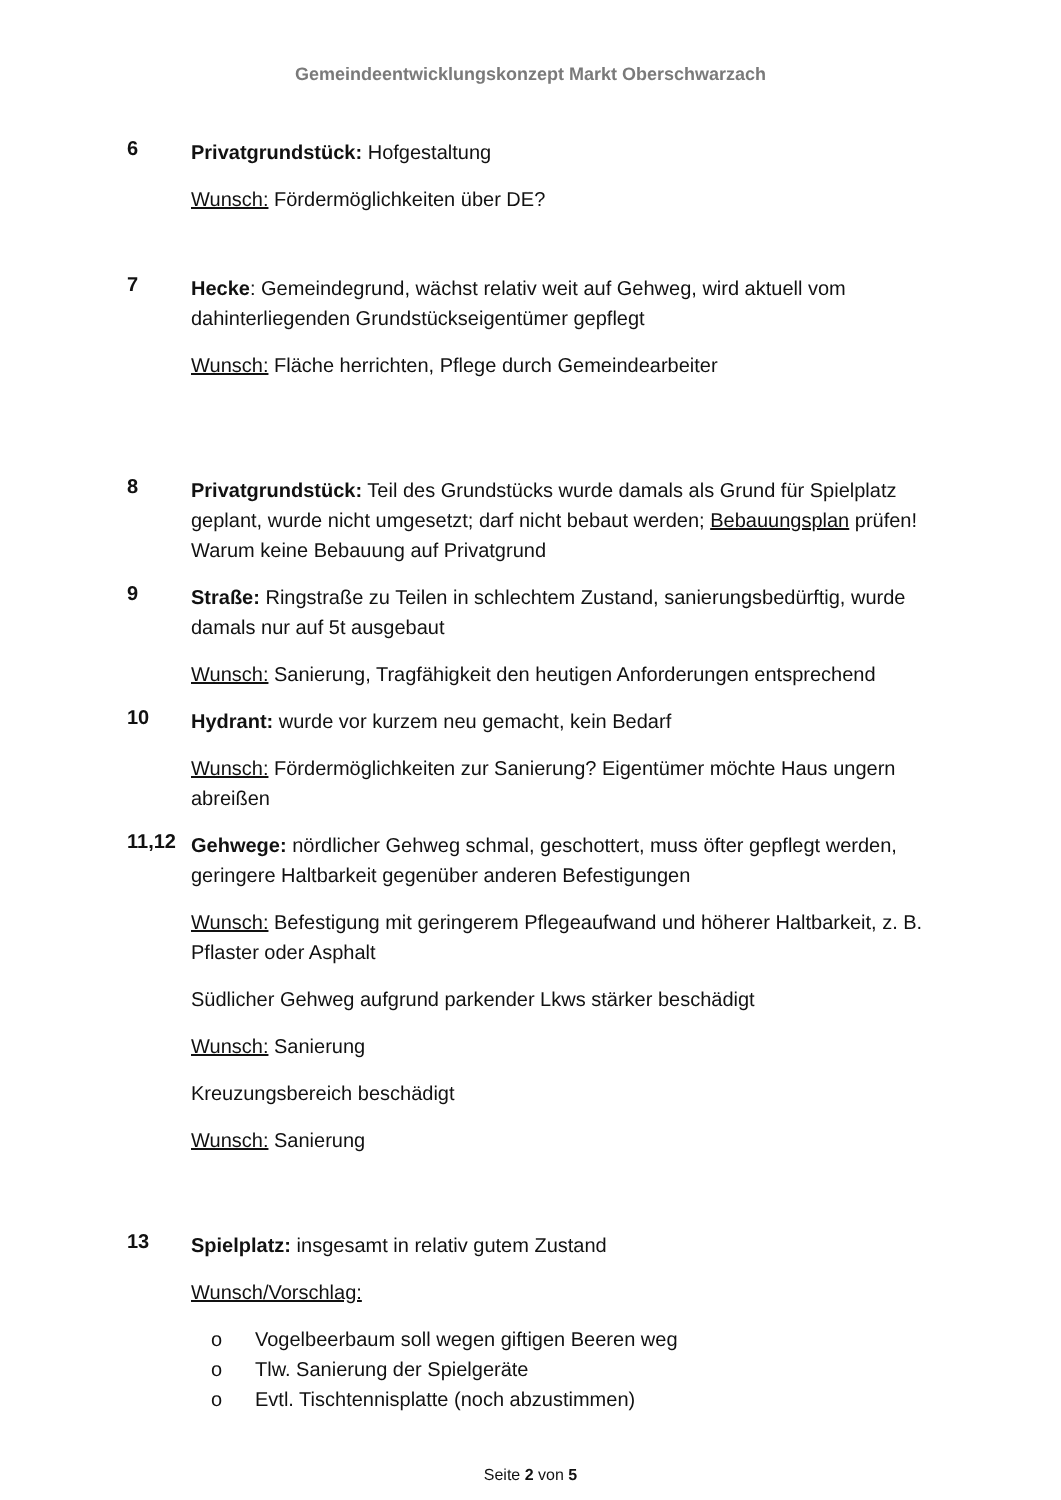Gemeindeentwicklungskonzept Markt Oberschwarzach
6
Privatgrundstück: Hofgestaltung
Wunsch: Fördermöglichkeiten über DE?
7
Hecke: Gemeindegrund, wächst relativ weit auf Gehweg, wird aktuell vom dahinterliegenden Grundstückseigentümer gepflegt
Wunsch: Fläche herrichten, Pflege durch Gemeindearbeiter
8
Privatgrundstück: Teil des Grundstücks wurde damals als Grund für Spielplatz geplant, wurde nicht umgesetzt; darf nicht bebaut werden; Bebauungsplan prüfen! Warum keine Bebauung auf Privatgrund
9
Straße: Ringstraße zu Teilen in schlechtem Zustand, sanierungsbedürftig, wurde damals nur auf 5t ausgebaut
Wunsch: Sanierung, Tragfähigkeit den heutigen Anforderungen entsprechend
10
Hydrant: wurde vor kurzem neu gemacht, kein Bedarf
Wunsch: Fördermöglichkeiten zur Sanierung? Eigentümer möchte Haus ungern abreißen
11,12
Gehwege: nördlicher Gehweg schmal, geschottert, muss öfter gepflegt werden, geringere Haltbarkeit gegenüber anderen Befestigungen
Wunsch: Befestigung mit geringerem Pflegeaufwand und höherer Haltbarkeit, z. B. Pflaster oder Asphalt
Südlicher Gehweg aufgrund parkender Lkws stärker beschädigt
Wunsch: Sanierung
Kreuzungsbereich beschädigt
Wunsch: Sanierung
13
Spielplatz: insgesamt in relativ gutem Zustand
Wunsch/Vorschlag:
o Vogelbeerbaum soll wegen giftigen Beeren weg
o Tlw. Sanierung der Spielgeräte
o Evtl. Tischtennisplatte (noch abzustimmen)
Seite 2 von 5